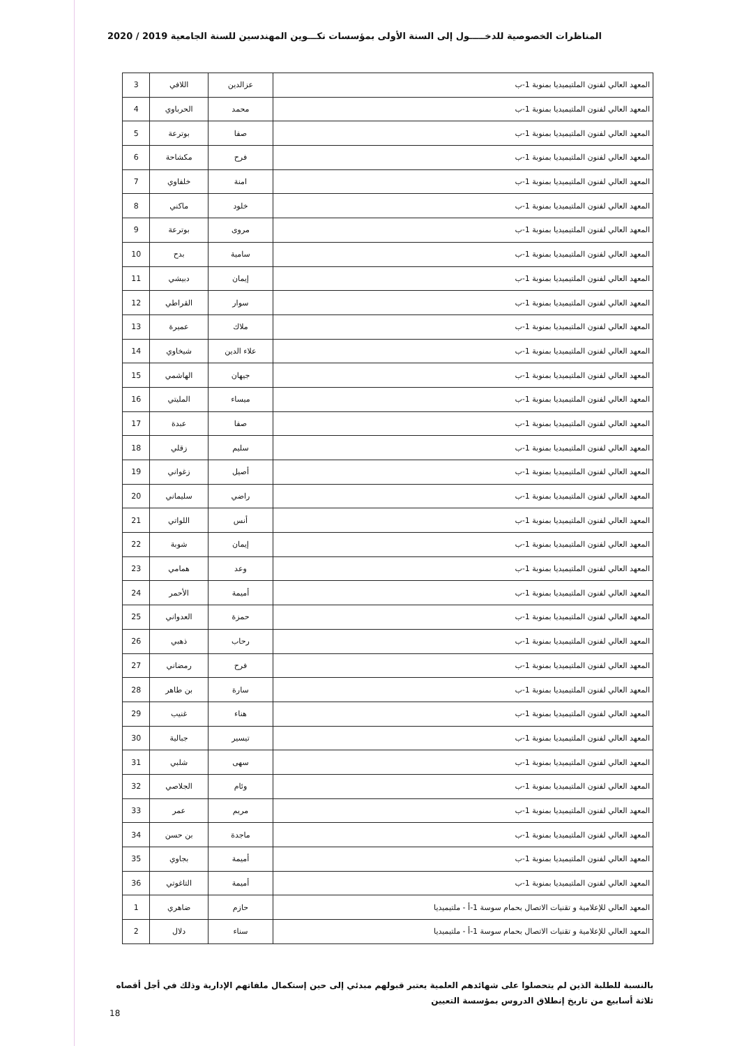المناظرات الخصوصية للدخـــــول إلى السنة الأولى بمؤسسات تكـــوين المهندسين للسنة الجامعية 2019 / 2020
| المعهد العالي لفنون الملتيميديا بمنوبة 1-ب | عزالدين | اللافي | 3 |
| المعهد العالي لفنون الملتيميديا بمنوبة 1-ب | محمد | الحرباوي | 4 |
| المعهد العالي لفنون الملتيميديا بمنوبة 1-ب | صفا | بوترعة | 5 |
| المعهد العالي لفنون الملتيميديا بمنوبة 1-ب | فرح | مكشاحة | 6 |
| المعهد العالي لفنون الملتيميديا بمنوبة 1-ب | امنة | خلفاوي | 7 |
| المعهد العالي لفنون الملتيميديا بمنوبة 1-ب | خلود | ماكني | 8 |
| المعهد العالي لفنون الملتيميديا بمنوبة 1-ب | مروى | بوترعة | 9 |
| المعهد العالي لفنون الملتيميديا بمنوبة 1-ب | سامية | بدح | 10 |
| المعهد العالي لفنون الملتيميديا بمنوبة 1-ب | إيمان | دبيشي | 11 |
| المعهد العالي لفنون الملتيميديا بمنوبة 1-ب | سوار | القراطي | 12 |
| المعهد العالي لفنون الملتيميديا بمنوبة 1-ب | ملاك | عميرة | 13 |
| المعهد العالي لفنون الملتيميديا بمنوبة 1-ب | علاء الدين | شيخاوي | 14 |
| المعهد العالي لفنون الملتيميديا بمنوبة 1-ب | جيهان | الهاشمي | 15 |
| المعهد العالي لفنون الملتيميديا بمنوبة 1-ب | ميساء | المليتي | 16 |
| المعهد العالي لفنون الملتيميديا بمنوبة 1-ب | صفا | عبدة | 17 |
| المعهد العالي لفنون الملتيميديا بمنوبة 1-ب | سليم | زقلي | 18 |
| المعهد العالي لفنون الملتيميديا بمنوبة 1-ب | أصيل | زغواني | 19 |
| المعهد العالي لفنون الملتيميديا بمنوبة 1-ب | راضي | سليماني | 20 |
| المعهد العالي لفنون الملتيميديا بمنوبة 1-ب | أنس | اللواتي | 21 |
| المعهد العالي لفنون الملتيميديا بمنوبة 1-ب | إيمان | شوبة | 22 |
| المعهد العالي لفنون الملتيميديا بمنوبة 1-ب | وعد | همامي | 23 |
| المعهد العالي لفنون الملتيميديا بمنوبة 1-ب | أميمة | الأحمر | 24 |
| المعهد العالي لفنون الملتيميديا بمنوبة 1-ب | حمزة | العدواني | 25 |
| المعهد العالي لفنون الملتيميديا بمنوبة 1-ب | رحاب | ذهبي | 26 |
| المعهد العالي لفنون الملتيميديا بمنوبة 1-ب | فرح | رمضاني | 27 |
| المعهد العالي لفنون الملتيميديا بمنوبة 1-ب | سارة | بن طاهر | 28 |
| المعهد العالي لفنون الملتيميديا بمنوبة 1-ب | هناء | غنيب | 29 |
| المعهد العالي لفنون الملتيميديا بمنوبة 1-ب | تيسير | جبالية | 30 |
| المعهد العالي لفنون الملتيميديا بمنوبة 1-ب | سهى | شلبي | 31 |
| المعهد العالي لفنون الملتيميديا بمنوبة 1-ب | وئام | الجلاصي | 32 |
| المعهد العالي لفنون الملتيميديا بمنوبة 1-ب | مريم | عمر | 33 |
| المعهد العالي لفنون الملتيميديا بمنوبة 1-ب | ماجدة | بن حسن | 34 |
| المعهد العالي لفنون الملتيميديا بمنوبة 1-ب | أميمة | بجاوي | 35 |
| المعهد العالي لفنون الملتيميديا بمنوبة 1-ب | أميمة | التاغوتي | 36 |
| المعهد العالي للإعلامية و تقنيات الاتصال بحمام سوسة 1-أ - ملتيميديا | حازم | ضاهري | 1 |
| المعهد العالي للإعلامية و تقنيات الاتصال بحمام سوسة 1-أ - ملتيميديا | سناء | دلال | 2 |
بالنسبة للطلبة الذين لم يتحصلوا على شهائدهم العلمية يعتبر قبولهم مبدئي إلى حين إستكمال ملفاتهم الإدارية وذلك في أجل أقصاه ثلاثة أسابيع من تاريخ إنطلاق الدروس بمؤسسة التعيين
18